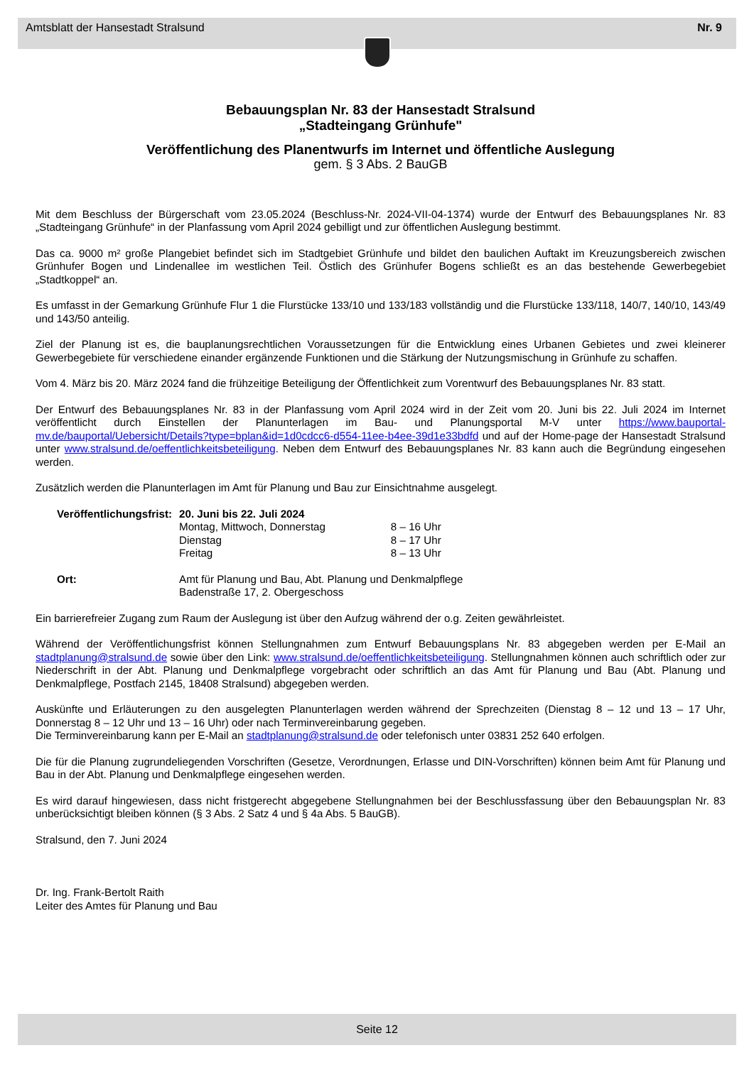Amtsblatt der Hansestadt Stralsund Nr. 9
Bebauungsplan Nr. 83 der Hansestadt Stralsund
„Stadteingang Grünhufe"
Veröffentlichung des Planentwurfs im Internet und öffentliche Auslegung
gem. § 3 Abs. 2 BauGB
Mit dem Beschluss der Bürgerschaft vom 23.05.2024 (Beschluss-Nr. 2024-VII-04-1374) wurde der Entwurf des Bebauungsplanes Nr. 83 „Stadteingang Grünhufe“ in der Planfassung vom April 2024 gebilligt und zur öffentlichen Auslegung bestimmt.
Das ca. 9000 m² große Plangebiet befindet sich im Stadtgebiet Grünhufe und bildet den baulichen Auftakt im Kreuzungsbereich zwischen Grünhufer Bogen und Lindenallee im westlichen Teil. Östlich des Grünhufer Bogens schließt es an das bestehende Gewerbegebiet „Stadtkoppel“ an.
Es umfasst in der Gemarkung Grünhufe Flur 1 die Flurstücke 133/10 und 133/183 vollständig und die Flurstücke 133/118, 140/7, 140/10, 143/49 und 143/50 anteilig.
Ziel der Planung ist es, die bauplanungsrechtlichen Voraussetzungen für die Entwicklung eines Urbanen Gebietes und zwei kleinerer Gewerbegebiete für verschiedene einander ergänzende Funktionen und die Stärkung der Nutzungsmischung in Grünhufe zu schaffen.
Vom 4. März bis 20. März 2024 fand die frühzeitige Beteiligung der Öffentlichkeit zum Vorentwurf des Bebauungsplanes Nr. 83 statt.
Der Entwurf des Bebauungsplanes Nr. 83 in der Planfassung vom April 2024 wird in der Zeit vom 20. Juni bis 22. Juli 2024 im Internet veröffentlicht durch Einstellen der Planunterlagen im Bau- und Planungsportal M-V unter https://www.bauportal-mv.de/bauportal/Uebersicht/Details?type=bplan&id=1d0cdcc6-d554-11ee-b4ee-39d1e33bdfd und auf der Home-page der Hansestadt Stralsund unter www.stralsund.de/oeffentlichkeitsbeteiligung. Neben dem Entwurf des Bebauungsplanes Nr. 83 kann auch die Begründung eingesehen werden.
Zusätzlich werden die Planunterlagen im Amt für Planung und Bau zur Einsichtnahme ausgelegt.
| Veröffentlichungsfrist: | 20. Juni bis 22. Juli 2024 | |
| | Montag, Mittwoch, Donnerstag | 8 – 16 Uhr |
| | Dienstag | 8 – 17 Uhr |
| | Freitag | 8 – 13 Uhr |
| Ort: | Amt für Planung und Bau, Abt. Planung und Denkmalpflege Badenstraße 17, 2. Obergeschoss | |
Ein barrierefreier Zugang zum Raum der Auslegung ist über den Aufzug während der o.g. Zeiten gewährleistet.
Während der Veröffentlichungsfrist können Stellungnahmen zum Entwurf Bebauungsplans Nr. 83 abgegeben werden per E-Mail an stadtplanung@stralsund.de sowie über den Link: www.stralsund.de/oeffentlichkeitsbeteiligung. Stellungnahmen können auch schriftlich oder zur Niederschrift in der Abt. Planung und Denkmalpflege vorgebracht oder schriftlich an das Amt für Planung und Bau (Abt. Planung und Denkmalpflege, Postfach 2145, 18408 Stralsund) abgegeben werden.
Auskünfte und Erläuterungen zu den ausgelegten Planunterlagen werden während der Sprechzeiten (Dienstag 8 – 12 und 13 – 17 Uhr, Donnerstag 8 – 12 Uhr und 13 – 16 Uhr) oder nach Terminvereinbarung gegeben.
Die Terminvereinbarung kann per E-Mail an stadtplanung@stralsund.de oder telefonisch unter 03831 252 640 erfolgen.
Die für die Planung zugrundeliegenden Vorschriften (Gesetze, Verordnungen, Erlasse und DIN-Vorschriften) können beim Amt für Planung und Bau in der Abt. Planung und Denkmalpflege eingesehen werden.
Es wird darauf hingewiesen, dass nicht fristgerecht abgegebene Stellungnahmen bei der Beschlussfassung über den Bebauungsplan Nr. 83 unberücksichtigt bleiben können (§ 3 Abs. 2 Satz 4 und § 4a Abs. 5 BauGB).
Stralsund, den 7. Juni 2024
Dr. Ing. Frank-Bertolt Raith
Leiter des Amtes für Planung und Bau
Seite 12